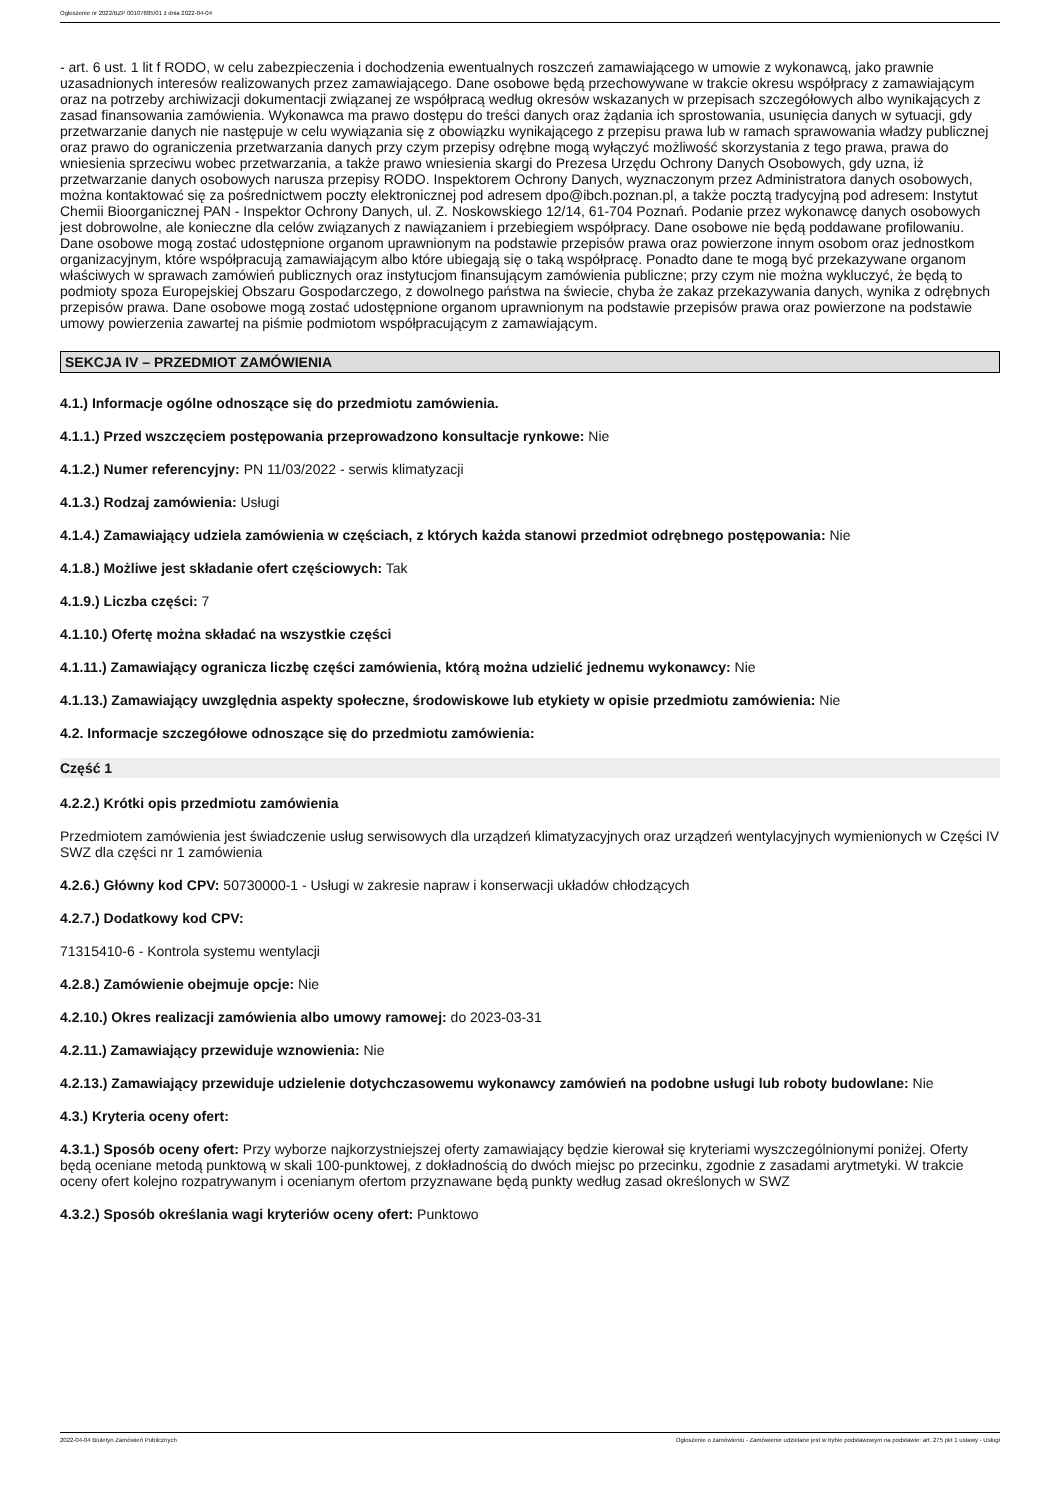Ogłoszenie nr 2022/BZP 00107885/01 z dnia 2022-04-04
- art. 6 ust. 1 lit f RODO, w celu zabezpieczenia i dochodzenia ewentualnych roszczeń zamawiającego w umowie z wykonawcą, jako prawnie uzasadnionych interesów realizowanych przez zamawiającego. Dane osobowe będą przechowywane w trakcie okresu współpracy z zamawiającym oraz na potrzeby archiwizacji dokumentacji związanej ze współpracą według okresów wskazanych w przepisach szczegółowych albo wynikających z zasad finansowania zamówienia. Wykonawca ma prawo dostępu do treści danych oraz żądania ich sprostowania, usunięcia danych w sytuacji, gdy przetwarzanie danych nie następuje w celu wywiązania się z obowiązku wynikającego z przepisu prawa lub w ramach sprawowania władzy publicznej oraz prawo do ograniczenia przetwarzania danych przy czym przepisy odrębne mogą wyłączyć możliwość skorzystania z tego prawa, prawa do wniesienia sprzeciwu wobec przetwarzania, a także prawo wniesienia skargi do Prezesa Urzędu Ochrony Danych Osobowych, gdy uzna, iż przetwarzanie danych osobowych narusza przepisy RODO. Inspektorem Ochrony Danych, wyznaczonym przez Administratora danych osobowych, można kontaktować się za pośrednictwem poczty elektronicznej pod adresem dpo@ibch.poznan.pl, a także pocztą tradycyjną pod adresem: Instytut Chemii Bioorganicznej PAN - Inspektor Ochrony Danych, ul. Z. Noskowskiego 12/14, 61-704 Poznań. Podanie przez wykonawcę danych osobowych jest dobrowolne, ale konieczne dla celów związanych z nawiązaniem i przebiegiem współpracy. Dane osobowe nie będą poddawane profilowaniu. Dane osobowe mogą zostać udostępnione organom uprawnionym na podstawie przepisów prawa oraz powierzone innym osobom oraz jednostkom organizacyjnym, które współpracują zamawiającym albo które ubiegają się o taką współpracę. Ponadto dane te mogą być przekazywane organom właściwych w sprawach zamówień publicznych oraz instytucjom finansującym zamówienia publiczne; przy czym nie można wykluczyć, że będą to podmioty spoza Europejskiej Obszaru Gospodarczego, z dowolnego państwa na świecie, chyba że zakaz przekazywania danych, wynika z odrębnych przepisów prawa. Dane osobowe mogą zostać udostępnione organom uprawnionym na podstawie przepisów prawa oraz powierzone na podstawie umowy powierzenia zawartej na piśmie podmiotom współpracującym z zamawiającym.
SEKCJA IV – PRZEDMIOT ZAMÓWIENIA
4.1.) Informacje ogólne odnoszące się do przedmiotu zamówienia.
4.1.1.) Przed wszczęciem postępowania przeprowadzono konsultacje rynkowe: Nie
4.1.2.) Numer referencyjny: PN 11/03/2022 - serwis klimatyzacji
4.1.3.) Rodzaj zamówienia: Usługi
4.1.4.) Zamawiający udziela zamówienia w częściach, z których każda stanowi przedmiot odrębnego postępowania: Nie
4.1.8.) Możliwe jest składanie ofert częściowych: Tak
4.1.9.) Liczba części: 7
4.1.10.) Ofertę można składać na wszystkie części
4.1.11.) Zamawiający ogranicza liczbę części zamówienia, którą można udzielić jednemu wykonawcy: Nie
4.1.13.) Zamawiający uwzględnia aspekty społeczne, środowiskowe lub etykiety w opisie przedmiotu zamówienia: Nie
4.2. Informacje szczegółowe odnoszące się do przedmiotu zamówienia:
Część 1
4.2.2.) Krótki opis przedmiotu zamówienia
Przedmiotem zamówienia jest świadczenie usług serwisowych dla urządzeń klimatyzacyjnych oraz urządzeń wentylacyjnych wymienionych w Części IV SWZ dla części nr 1 zamówienia
4.2.6.) Główny kod CPV: 50730000-1 - Usługi w zakresie napraw i konserwacji układów chłodzących
4.2.7.) Dodatkowy kod CPV:
71315410-6 - Kontrola systemu wentylacji
4.2.8.) Zamówienie obejmuje opcje: Nie
4.2.10.) Okres realizacji zamówienia albo umowy ramowej: do 2023-03-31
4.2.11.) Zamawiający przewiduje wznowienia: Nie
4.2.13.) Zamawiający przewiduje udzielenie dotychczasowemu wykonawcy zamówień na podobne usługi lub roboty budowlane: Nie
4.3.) Kryteria oceny ofert:
4.3.1.) Sposób oceny ofert: Przy wyborze najkorzystniejszej oferty zamawiający będzie kierował się kryteriami wyszczególnionymi poniżej. Oferty będą oceniane metodą punktową w skali 100-punktowej, z dokładnością do dwóch miejsc po przecinku, zgodnie z zasadami arytmetyki. W trakcie oceny ofert kolejno rozpatrywanym i ocenianym ofertom przyznawane będą punkty według zasad określonych w SWZ
4.3.2.) Sposób określania wagi kryteriów oceny ofert: Punktowo
2022-04-04 Biuletyn Zamówień Publicznych Ogłoszenie o zamówieniu - Zamówienie udzielane jest w trybie podstawowym na podstawie: art. 275 pkt 1 ustawy - Usługi